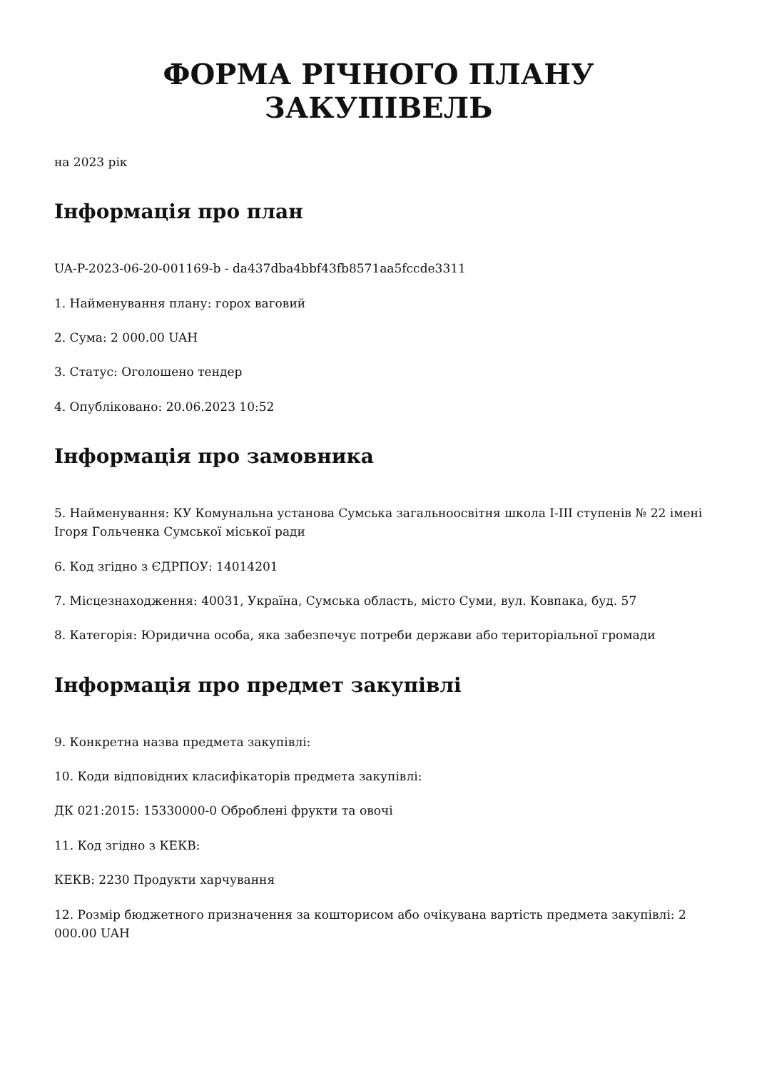ФОРМА РІЧНОГО ПЛАНУ ЗАКУПІВЕЛЬ
на 2023 рік
Інформація про план
UA-P-2023-06-20-001169-b - da437dba4bbf43fb8571aa5fccde3311
1. Найменування плану: горох ваговий
2. Сума: 2 000.00 UAH
3. Статус: Оголошено тендер
4. Опубліковано: 20.06.2023 10:52
Інформація про замовника
5. Найменування: КУ Комунальна установа Сумська загальноосвітня школа I-III ступенів № 22 імені Ігоря Гольченка Сумської міської ради
6. Код згідно з ЄДРПОУ: 14014201
7. Місцезнаходження: 40031, Україна, Сумська область, місто Суми, вул. Ковпака, буд. 57
8. Категорія: Юридична особа, яка забезпечує потреби держави або територіальної громади
Інформація про предмет закупівлі
9. Конкретна назва предмета закупівлі:
10. Коди відповідних класифікаторів предмета закупівлі:
ДК 021:2015: 15330000-0 Оброблені фрукти та овочі
11. Код згідно з КЕКВ:
КЕКВ: 2230 Продукти харчування
12. Розмір бюджетного призначення за кошторисом або очікувана вартість предмета закупівлі: 2 000.00 UAH